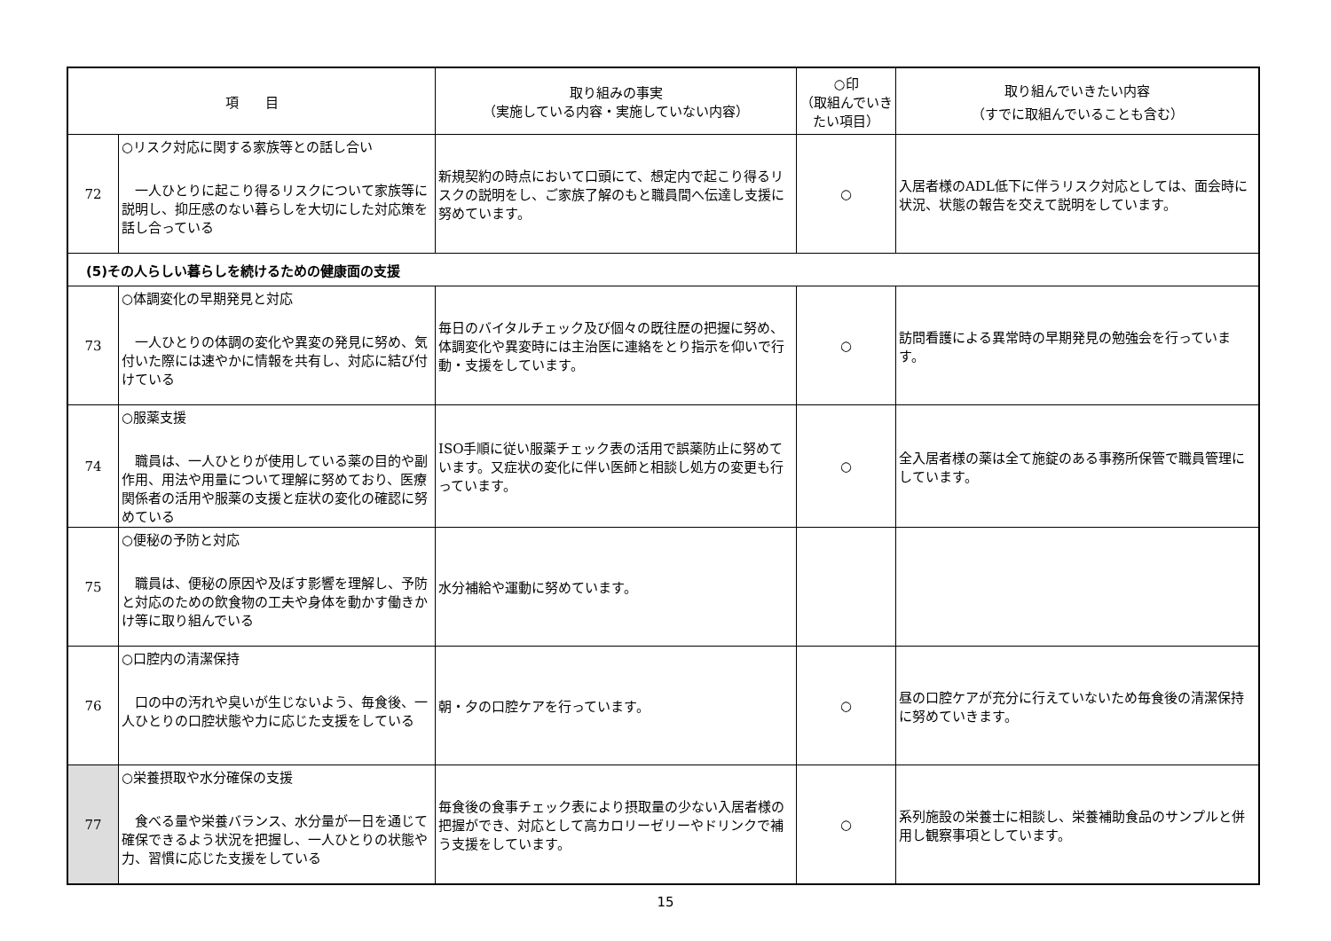| 項 目 | | 取り組みの事実 （実施している内容・実施していない内容） | ○印 （取組んでいきたい項目） | 取り組んでいきたい内容 （すでに取組んでいることも含む） |
| --- | --- | --- | --- | --- |
| 72 | ○リスク対応に関する家族等との話し合い 一人ひとりに起こり得るリスクについて家族等に説明し、抑圧感のない暮らしを大切にした対応策を話し合っている | 新規契約の時点において口頭にて、想定内で起こり得るリスクの説明をし、ご家族了解のもと職員間へ伝達し支援に努めています。 | ○ | 入居者様のADL低下に伴うリスク対応としては、面会時に状況、状態の報告を交えて説明をしています。 |
| (5)その人らしい暮らしを続けるための健康面の支援 | | | | |
| 73 | ○体調変化の早期発見と対応 一人ひとりの体調の変化や異変の発見に努め、気付いた際には速やかに情報を共有し、対応に結び付けている | 毎日のバイタルチェック及び個々の既往歴の把握に努め、体調変化や異変時には主治医に連絡をとり指示を仰いで行動・支援をしています。 | ○ | 訪問看護による異常時の早期発見の勉強会を行っています。 |
| 74 | ○服薬支援 職員は、一人ひとりが使用している薬の目的や副作用、用法や用量について理解に努めており、医療関係者の活用や服薬の支援と症状の変化の確認に努めている | ISO手順に従い服薬チェック表の活用で誤薬防止に努めています。又症状の変化に伴い医師と相談し処方の変更も行っています。 | ○ | 全入居者様の薬は全て施錠のある事務所保管で職員管理にしています。 |
| 75 | ○便秘の予防と対応 職員は、便秘の原因や及ぼす影響を理解し、予防と対応のための飲食物の工夫や身体を動かす働きかけ等に取り組んでいる | 水分補給や運動に努めています。 | | |
| 76 | ○口腔内の清潔保持 口の中の汚れや臭いが生じないよう、毎食後、一人ひとりの口腔状態や力に応じた支援をしている | 朝・夕の口腔ケアを行っています。 | ○ | 昼の口腔ケアが充分に行えていないため毎食後の清潔保持に努めていきます。 |
| 77 | ○栄養摂取や水分確保の支援 食べる量や栄養バランス、水分量が一日を通じて確保できるよう状況を把握し、一人ひとりの状態や力、習慣に応じた支援をしている | 毎食後の食事チェック表により摂取量の少ない入居者様の把握ができ、対応として高カロリーゼリーやドリンクで補う支援をしています。 | ○ | 系列施設の栄養士に相談し、栄養補助食品のサンプルと併用し観察事項としています。 |
15